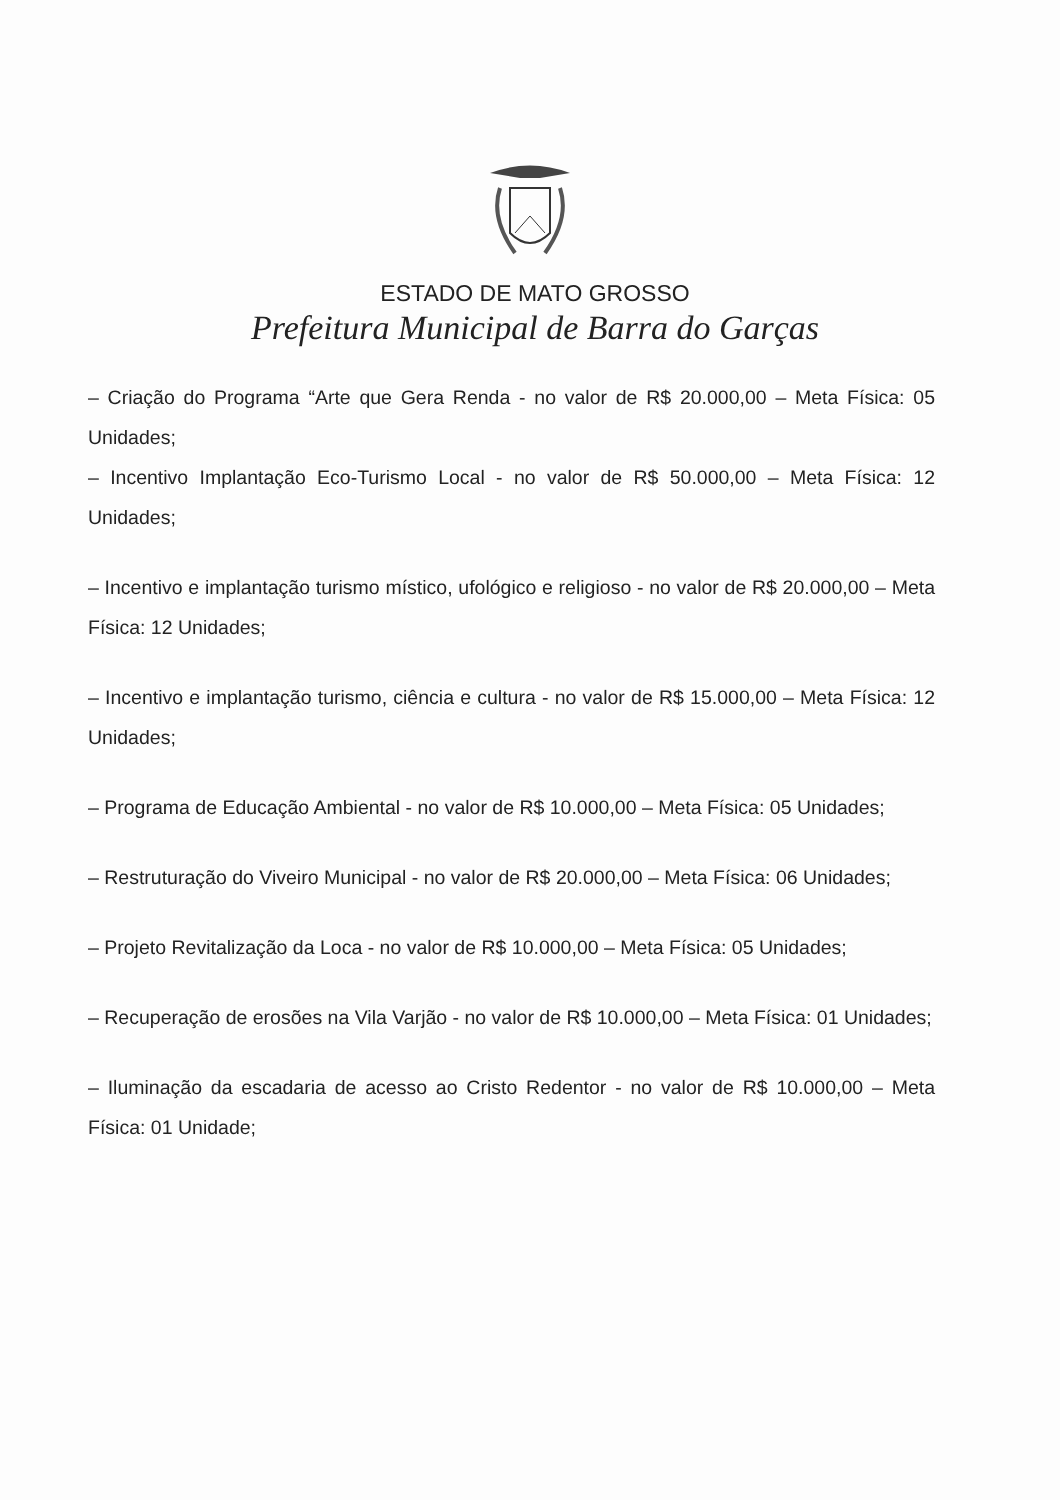ESTADO DE MATO GROSSO
Prefeitura Municipal de Barra do Garças
– Criação do Programa “Arte que Gera Renda - no valor de R$ 20.000,00 – Meta Física: 05 Unidades;
– Incentivo Implantação Eco-Turismo Local - no valor de R$ 50.000,00 – Meta Física: 12 Unidades;
– Incentivo e implantação turismo místico, ufológico e religioso - no valor de R$ 20.000,00 – Meta Física: 12 Unidades;
– Incentivo e implantação turismo, ciência e cultura - no valor de R$ 15.000,00 – Meta Física: 12 Unidades;
– Programa de Educação Ambiental - no valor de R$ 10.000,00 – Meta Física: 05 Unidades;
– Restruturação do Viveiro Municipal - no valor de R$ 20.000,00 – Meta Física: 06 Unidades;
– Projeto Revitalização da Loca - no valor de R$ 10.000,00 – Meta Física: 05 Unidades;
– Recuperação de erosões na Vila Varjão - no valor de R$ 10.000,00 – Meta Física: 01 Unidades;
– Iluminação da escadaria de acesso ao Cristo Redentor - no valor de R$ 10.000,00 – Meta Física: 01 Unidade;